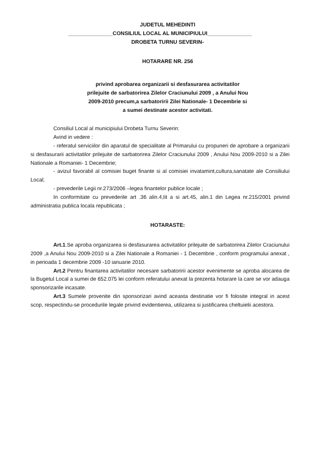JUDETUL MEHEDINTI
_______________CONSILIUL LOCAL AL MUNICIPIULUI_______________
DROBETA TURNU SEVERIN-
HOTARARE NR. 256
privind aprobarea organizarii si desfasurarea activitatilor
prilejuite de sarbatorirea Zilelor Craciunului 2009 , a Anului Nou
2009-2010 precum,a sarbatoririi Zilei Nationale- 1 Decembrie si
a sumei destinate acestor activitati.
Consiliul Local al municipiului Drobeta Turnu Severin:
Avind in vedere :
- referatul serviciilor din aparatul de specialitate al Primarului cu propuneri de aprobare a organizarii si desfasurarii activitatilor prilejuite de sarbatorirea Zilelor Craciunului 2009 , Anului Nou 2009-2010 si a Zilei Nationale a Romaniei- 1 Decembrie;
- avizul favorabil al comisiei buget finante si al comisiei invatamint,cultura,sanatate ale Consiliului Local;
- prevederile Legii nr.273/2006 –legea finantelor publice locale ;
In conformitate cu prevederile art .36 alin.4,lit a si art.45, alin.1 din Legea nr.215/2001 privind administratia publica locala republicata ;
HOTARASTE:
Art.1.Se aproba organizarea si desfasurarea activitatilor prilejuite de sarbatorirea Zilelor Craciunului 2009 ,a Anului Nou 2009-2010 si a Zilei Nationale a Romaniei - 1 Decembrie , conform programului anexat , in perioada 1 decembrie 2009 -10 ianuarie 2010.
Art.2 Pentru finantarea activitatilor necesare sarbatoririi acestor evenimente se aproba alocarea de la Bugetul Local a sumei de 652.075 lei conform referatului anexat la prezenta hotarare la care se vor adauga sponsorizarile incasate.
Art.3 Sumele provenite din sponsorizari avind aceasta destinatie vor fi folosite integral in acest scop, respectindu-se procedurile legale privind evidentierea, utilizarea si justificarea cheltuielii acestora.